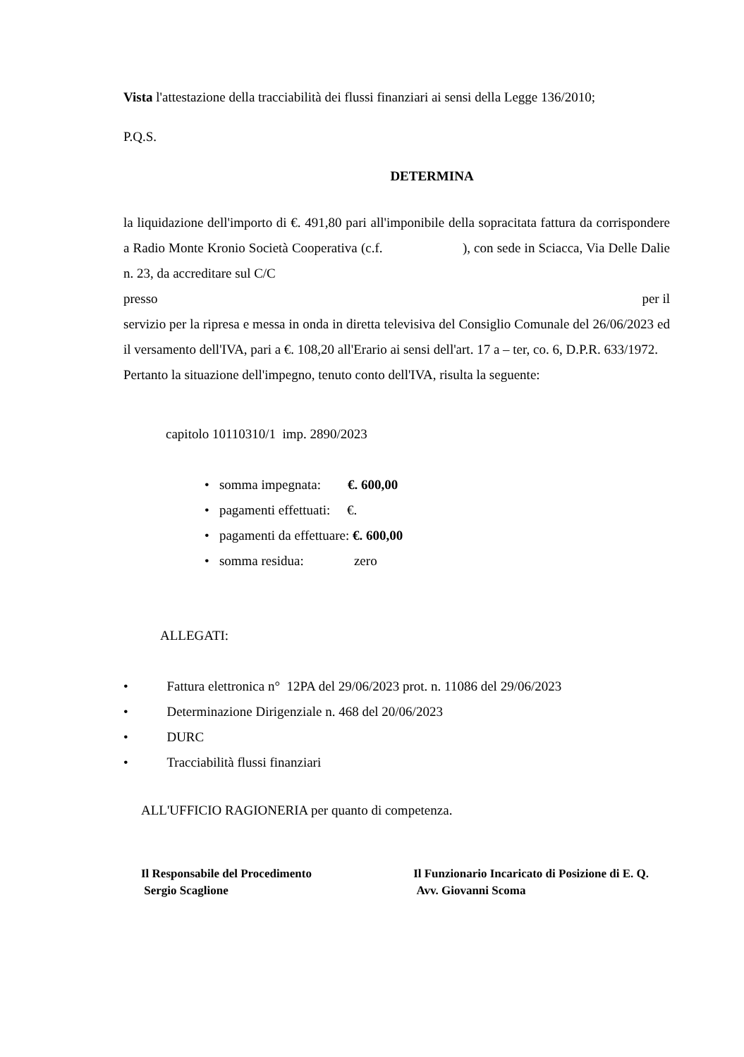Vista l'attestazione della tracciabilità dei flussi finanziari ai sensi della Legge 136/2010;
P.Q.S.
DETERMINA
la liquidazione dell'importo di €. 491,80 pari all'imponibile della sopracitata fattura da corrispondere a Radio Monte Kronio Società Cooperativa (c.f. ), con sede in Sciacca, Via Delle Dalie n. 23, da accreditare sul C/C
presso per il
servizio per la ripresa e messa in onda in diretta televisiva del Consiglio Comunale del 26/06/2023 ed il versamento dell'IVA, pari a €. 108,20 all'Erario ai sensi dell'art. 17 a – ter, co. 6, D.P.R. 633/1972.
Pertanto la situazione dell'impegno, tenuto conto dell'IVA, risulta la seguente:
capitolo 10110310/1 imp. 2890/2023
• somma impegnata: €. 600,00
• pagamenti effettuati: €.
• pagamenti da effettuare: €. 600,00
• somma residua: zero
ALLEGATI:
• Fattura elettronica n° 12PA del 29/06/2023 prot. n. 11086 del 29/06/2023
• Determinazione Dirigenziale n. 468 del 20/06/2023
• DURC
• Tracciabilità flussi finanziari
ALL'UFFICIO RAGIONERIA per quanto di competenza.
Il Responsabile del Procedimento
Sergio Scaglione
Il Funzionario Incaricato di Posizione di E. Q.
Avv. Giovanni Scoma